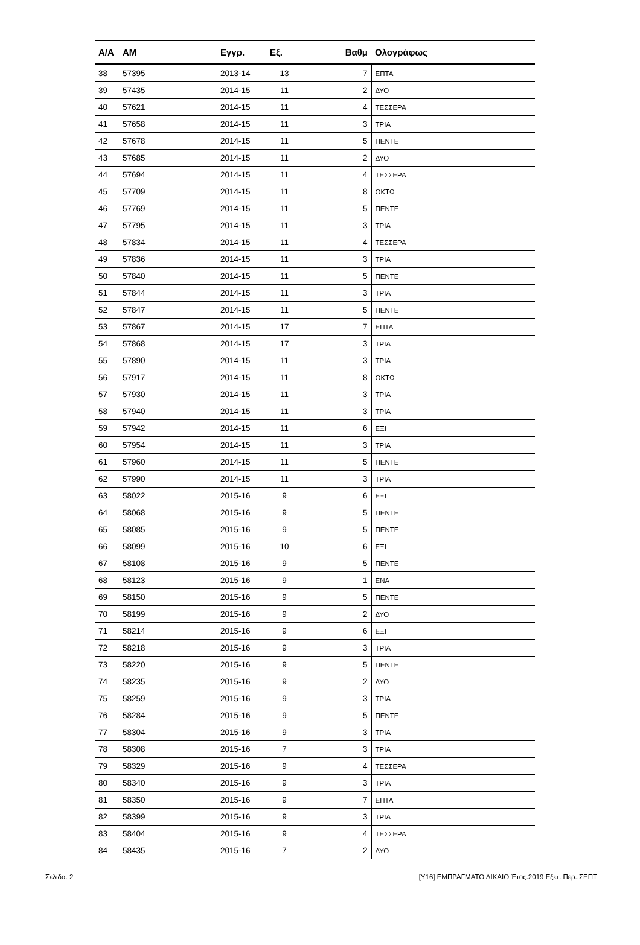| Α/Α | ΑΜ | Εγγρ. | Εξ. | | Βαθμ | Ολογράφως |
| --- | --- | --- | --- | --- | --- | --- |
| 38 | 57395 | 2013-14 | 13 | | 7 | ΕΠΤΑ |
| 39 | 57435 | 2014-15 | 11 | | 2 | ΔΥΟ |
| 40 | 57621 | 2014-15 | 11 | | 4 | ΤΕΣΣΕΡΑ |
| 41 | 57658 | 2014-15 | 11 | | 3 | ΤΡΙΑ |
| 42 | 57678 | 2014-15 | 11 | | 5 | ΠΕΝΤΕ |
| 43 | 57685 | 2014-15 | 11 | | 2 | ΔΥΟ |
| 44 | 57694 | 2014-15 | 11 | | 4 | ΤΕΣΣΕΡΑ |
| 45 | 57709 | 2014-15 | 11 | | 8 | ΟΚΤΩ |
| 46 | 57769 | 2014-15 | 11 | | 5 | ΠΕΝΤΕ |
| 47 | 57795 | 2014-15 | 11 | | 3 | ΤΡΙΑ |
| 48 | 57834 | 2014-15 | 11 | | 4 | ΤΕΣΣΕΡΑ |
| 49 | 57836 | 2014-15 | 11 | | 3 | ΤΡΙΑ |
| 50 | 57840 | 2014-15 | 11 | | 5 | ΠΕΝΤΕ |
| 51 | 57844 | 2014-15 | 11 | | 3 | ΤΡΙΑ |
| 52 | 57847 | 2014-15 | 11 | | 5 | ΠΕΝΤΕ |
| 53 | 57867 | 2014-15 | 17 | | 7 | ΕΠΤΑ |
| 54 | 57868 | 2014-15 | 17 | | 3 | ΤΡΙΑ |
| 55 | 57890 | 2014-15 | 11 | | 3 | ΤΡΙΑ |
| 56 | 57917 | 2014-15 | 11 | | 8 | ΟΚΤΩ |
| 57 | 57930 | 2014-15 | 11 | | 3 | ΤΡΙΑ |
| 58 | 57940 | 2014-15 | 11 | | 3 | ΤΡΙΑ |
| 59 | 57942 | 2014-15 | 11 | | 6 | ΕΞΙ |
| 60 | 57954 | 2014-15 | 11 | | 3 | ΤΡΙΑ |
| 61 | 57960 | 2014-15 | 11 | | 5 | ΠΕΝΤΕ |
| 62 | 57990 | 2014-15 | 11 | | 3 | ΤΡΙΑ |
| 63 | 58022 | 2015-16 | 9 | | 6 | ΕΞΙ |
| 64 | 58068 | 2015-16 | 9 | | 5 | ΠΕΝΤΕ |
| 65 | 58085 | 2015-16 | 9 | | 5 | ΠΕΝΤΕ |
| 66 | 58099 | 2015-16 | 10 | | 6 | ΕΞΙ |
| 67 | 58108 | 2015-16 | 9 | | 5 | ΠΕΝΤΕ |
| 68 | 58123 | 2015-16 | 9 | | 1 | ΕΝΑ |
| 69 | 58150 | 2015-16 | 9 | | 5 | ΠΕΝΤΕ |
| 70 | 58199 | 2015-16 | 9 | | 2 | ΔΥΟ |
| 71 | 58214 | 2015-16 | 9 | | 6 | ΕΞΙ |
| 72 | 58218 | 2015-16 | 9 | | 3 | ΤΡΙΑ |
| 73 | 58220 | 2015-16 | 9 | | 5 | ΠΕΝΤΕ |
| 74 | 58235 | 2015-16 | 9 | | 2 | ΔΥΟ |
| 75 | 58259 | 2015-16 | 9 | | 3 | ΤΡΙΑ |
| 76 | 58284 | 2015-16 | 9 | | 5 | ΠΕΝΤΕ |
| 77 | 58304 | 2015-16 | 9 | | 3 | ΤΡΙΑ |
| 78 | 58308 | 2015-16 | 7 | | 3 | ΤΡΙΑ |
| 79 | 58329 | 2015-16 | 9 | | 4 | ΤΕΣΣΕΡΑ |
| 80 | 58340 | 2015-16 | 9 | | 3 | ΤΡΙΑ |
| 81 | 58350 | 2015-16 | 9 | | 7 | ΕΠΤΑ |
| 82 | 58399 | 2015-16 | 9 | | 3 | ΤΡΙΑ |
| 83 | 58404 | 2015-16 | 9 | | 4 | ΤΕΣΣΕΡΑ |
| 84 | 58435 | 2015-16 | 7 | | 2 | ΔΥΟ |
Σελίδα: 2 [Υ16] ΕΜΠΡΑΓΜΑΤΟ ΔΙΚΑΙΟ Έτος:2019 Εξετ. Περ.:ΣΕΠΤ